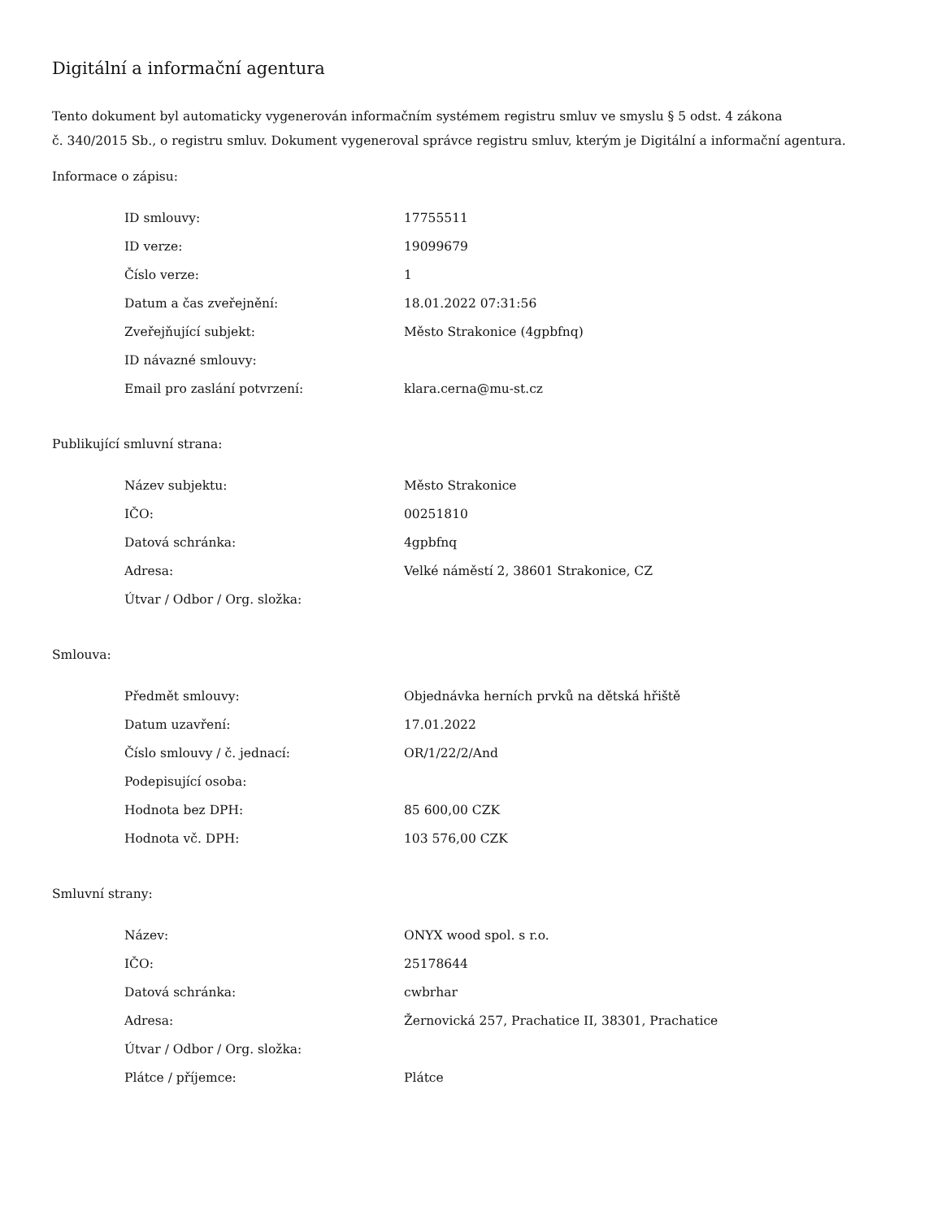Digitální a informační agentura
Tento dokument byl automaticky vygenerován informačním systémem registru smluv ve smyslu § 5 odst. 4 zákona
č. 340/2015 Sb., o registru smluv. Dokument vygeneroval správce registru smluv, kterým je Digitální a informační agentura.
Informace o zápisu:
| ID smlouvy: | 17755511 |
| ID verze: | 19099679 |
| Číslo verze: | 1 |
| Datum a čas zveřejnění: | 18.01.2022 07:31:56 |
| Zveřejňující subjekt: | Město Strakonice (4gpbfnq) |
| ID návazné smlouvy: | |
| Email pro zaslání potvrzení: | klara.cerna@mu-st.cz |
Publikující smluvní strana:
| Název subjektu: | Město Strakonice |
| IČO: | 00251810 |
| Datová schránka: | 4gpbfnq |
| Adresa: | Velké náměstí 2, 38601 Strakonice, CZ |
| Útvar / Odbor / Org. složka: | |
Smlouva:
| Předmět smlouvy: | Objednávka herních prvků na dětská hřiště |
| Datum uzavření: | 17.01.2022 |
| Číslo smlouvy / č. jednací: | OR/1/22/2/And |
| Podepisující osoba: | |
| Hodnota bez DPH: | 85 600,00 CZK |
| Hodnota vč. DPH: | 103 576,00 CZK |
Smluvní strany:
| Název: | ONYX wood spol. s r.o. |
| IČO: | 25178644 |
| Datová schránka: | cwbrhar |
| Adresa: | Žernovická 257, Prachatice II, 38301, Prachatice |
| Útvar / Odbor / Org. složka: | |
| Plátce / příjemce: | Plátce |